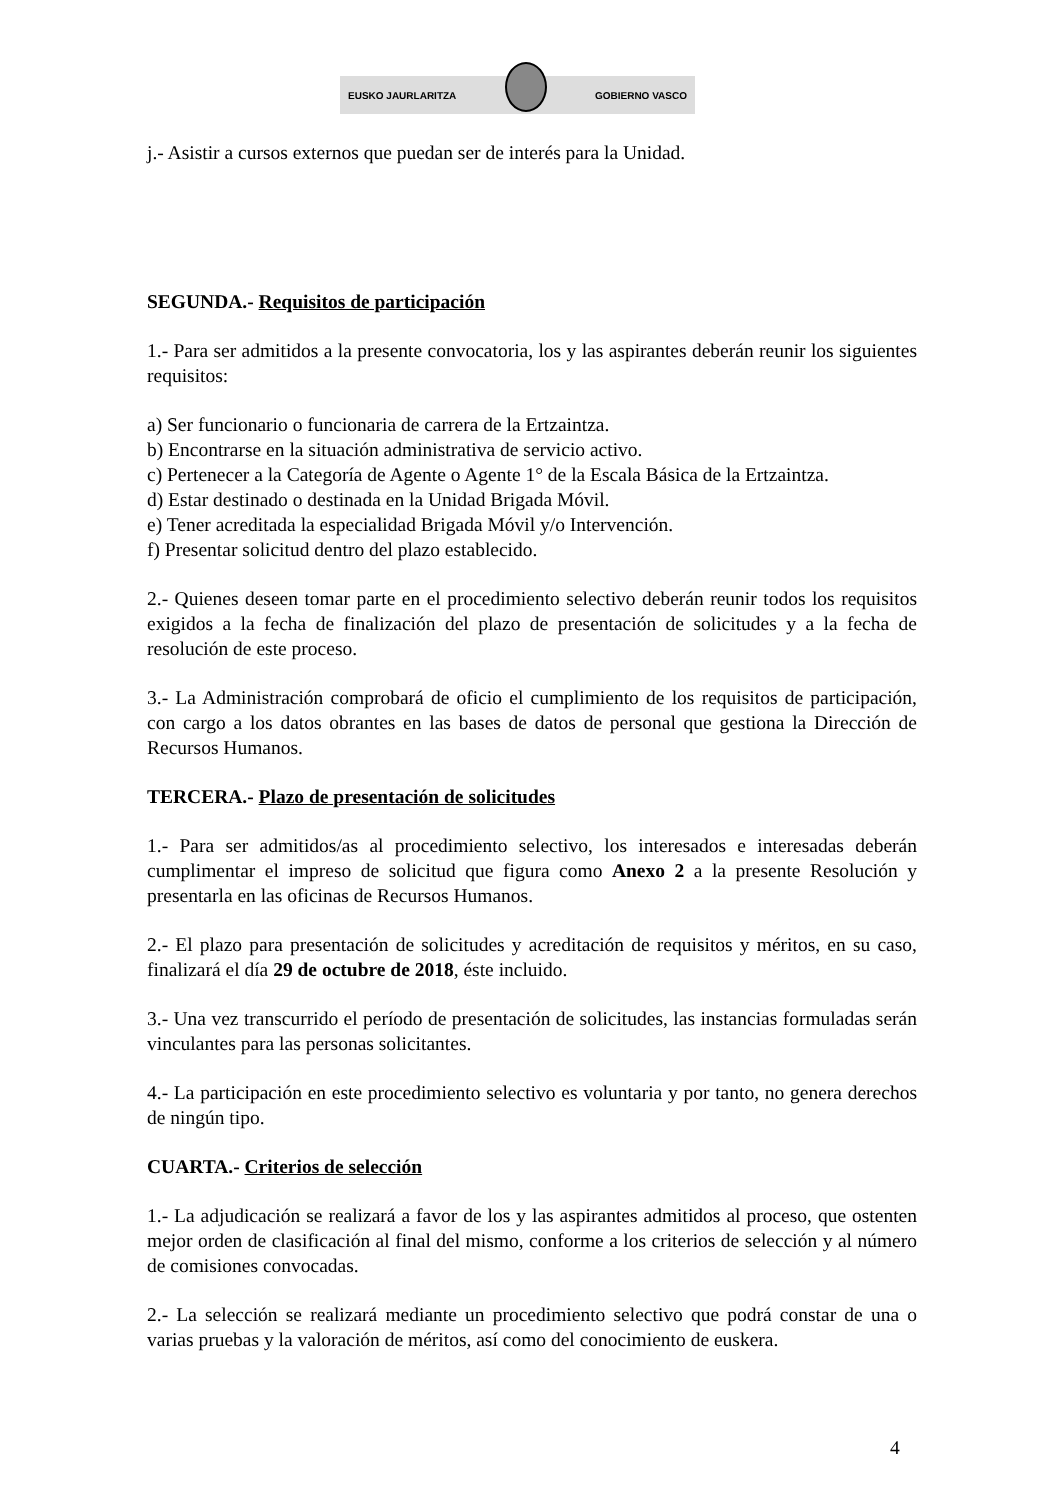EUSKO JAURLARITZA GOBIERNO VASCO
j.- Asistir a cursos externos que puedan ser de interés para la Unidad.
SEGUNDA.- Requisitos de participación
1.- Para ser admitidos a la presente convocatoria, los y las aspirantes deberán reunir los siguientes requisitos:
a) Ser funcionario o funcionaria de carrera de la Ertzaintza.
b) Encontrarse en la situación administrativa de servicio activo.
c) Pertenecer a la Categoría de Agente o Agente 1° de la Escala Básica de la Ertzaintza.
d) Estar destinado o destinada en la Unidad Brigada Móvil.
e) Tener acreditada la especialidad Brigada Móvil y/o Intervención.
f) Presentar solicitud dentro del plazo establecido.
2.- Quienes deseen tomar parte en el procedimiento selectivo deberán reunir todos los requisitos exigidos a la fecha de finalización del plazo de presentación de solicitudes y a la fecha de resolución de este proceso.
3.- La Administración comprobará de oficio el cumplimiento de los requisitos de participación, con cargo a los datos obrantes en las bases de datos de personal que gestiona la Dirección de Recursos Humanos.
TERCERA.- Plazo de presentación de solicitudes
1.- Para ser admitidos/as al procedimiento selectivo, los interesados e interesadas deberán cumplimentar el impreso de solicitud que figura como Anexo 2 a la presente Resolución y presentarla en las oficinas de Recursos Humanos.
2.- El plazo para presentación de solicitudes y acreditación de requisitos y méritos, en su caso, finalizará el día 29 de octubre de 2018, éste incluido.
3.- Una vez transcurrido el período de presentación de solicitudes, las instancias formuladas serán vinculantes para las personas solicitantes.
4.- La participación en este procedimiento selectivo es voluntaria y por tanto, no genera derechos de ningún tipo.
CUARTA.- Criterios de selección
1.- La adjudicación se realizará a favor de los y las aspirantes admitidos al proceso, que ostenten mejor orden de clasificación al final del mismo, conforme a los criterios de selección y al número de comisiones convocadas.
2.- La selección se realizará mediante un procedimiento selectivo que podrá constar de una o varias pruebas y la valoración de méritos, así como del conocimiento de euskera.
4